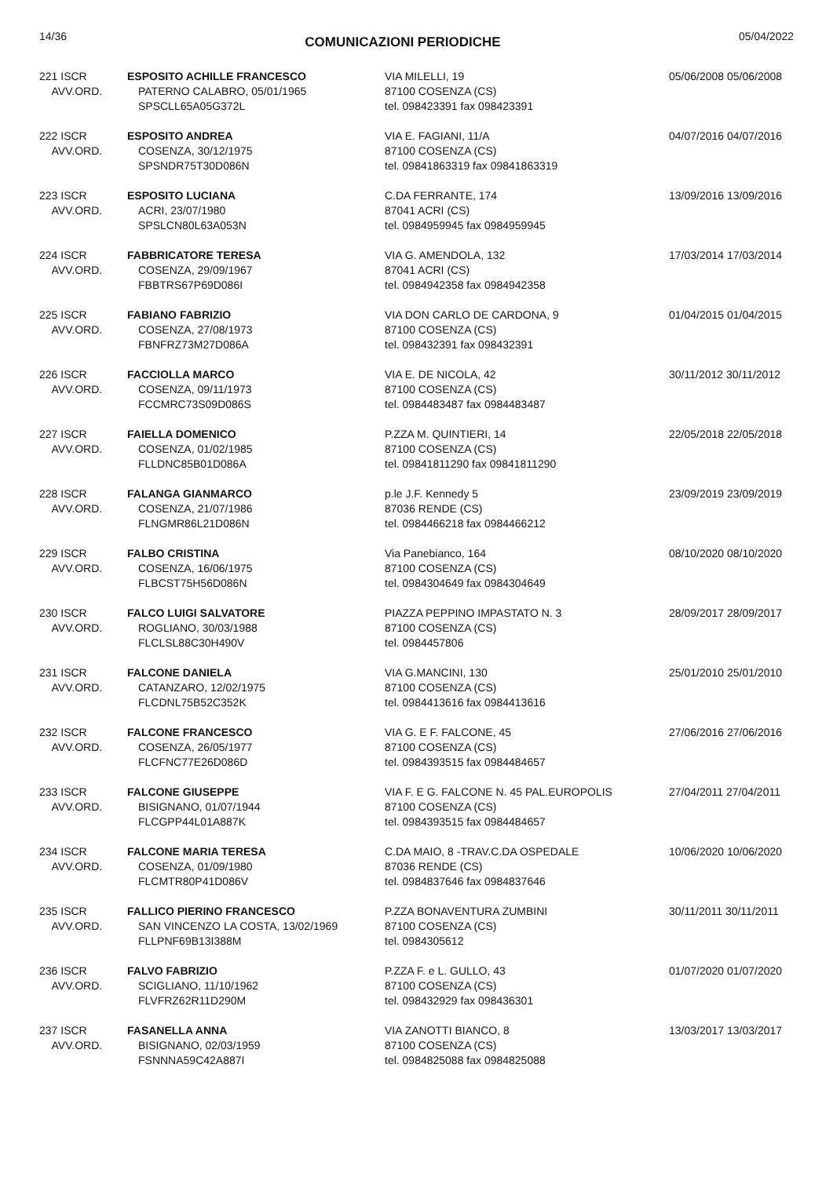14/36 COMUNICAZIONI PERIODICHE 05/04/2022
| 221 ISCR AVV.ORD. | ESPOSITO ACHILLE FRANCESCO PATERNO CALABRO, 05/01/1965 SPSCLL65A05G372L | VIA MILELLI, 19 87100 COSENZA (CS) tel. 098423391 fax 098423391 | 05/06/2008 05/06/2008 |
| 222 ISCR AVV.ORD. | ESPOSITO ANDREA COSENZA, 30/12/1975 SPSNDR75T30D086N | VIA E. FAGIANI, 11/A 87100 COSENZA (CS) tel. 09841863319 fax 09841863319 | 04/07/2016 04/07/2016 |
| 223 ISCR AVV.ORD. | ESPOSITO LUCIANA ACRI, 23/07/1980 SPSLCN80L63A053N | C.DA FERRANTE, 174 87041 ACRI (CS) tel. 0984959945 fax 0984959945 | 13/09/2016 13/09/2016 |
| 224 ISCR AVV.ORD. | FABBRICATORE TERESA COSENZA, 29/09/1967 FBBTRS67P69D086I | VIA G. AMENDOLA, 132 87041 ACRI (CS) tel. 0984942358 fax 0984942358 | 17/03/2014 17/03/2014 |
| 225 ISCR AVV.ORD. | FABIANO FABRIZIO COSENZA, 27/08/1973 FBNFRZ73M27D086A | VIA DON CARLO DE CARDONA, 9 87100 COSENZA (CS) tel. 098432391 fax 098432391 | 01/04/2015 01/04/2015 |
| 226 ISCR AVV.ORD. | FACCIOLLA MARCO COSENZA, 09/11/1973 FCCMRC73S09D086S | VIA E. DE NICOLA, 42 87100 COSENZA (CS) tel. 0984483487 fax 0984483487 | 30/11/2012 30/11/2012 |
| 227 ISCR AVV.ORD. | FAIELLA DOMENICO COSENZA, 01/02/1985 FLLDNC85B01D086A | P.ZZA M. QUINTIERI, 14 87100 COSENZA (CS) tel. 09841811290 fax 09841811290 | 22/05/2018 22/05/2018 |
| 228 ISCR AVV.ORD. | FALANGA GIANMARCO COSENZA, 21/07/1986 FLNGMR86L21D086N | p.le J.F. Kennedy 5 87036 RENDE (CS) tel. 0984466218 fax 0984466212 | 23/09/2019 23/09/2019 |
| 229 ISCR AVV.ORD. | FALBO CRISTINA COSENZA, 16/06/1975 FLBCST75H56D086N | Via Panebianco, 164 87100 COSENZA (CS) tel. 0984304649 fax 0984304649 | 08/10/2020 08/10/2020 |
| 230 ISCR AVV.ORD. | FALCO LUIGI SALVATORE ROGLIANO, 30/03/1988 FLCLSL88C30H490V | PIAZZA PEPPINO IMPASTATO N. 3 87100 COSENZA (CS) tel. 0984457806 | 28/09/2017 28/09/2017 |
| 231 ISCR AVV.ORD. | FALCONE DANIELA CATANZARO, 12/02/1975 FLCDNL75B52C352K | VIA G.MANCINI, 130 87100 COSENZA (CS) tel. 0984413616 fax 0984413616 | 25/01/2010 25/01/2010 |
| 232 ISCR AVV.ORD. | FALCONE FRANCESCO COSENZA, 26/05/1977 FLCFNC77E26D086D | VIA G. E F. FALCONE, 45 87100 COSENZA (CS) tel. 0984393515 fax 0984484657 | 27/06/2016 27/06/2016 |
| 233 ISCR AVV.ORD. | FALCONE GIUSEPPE BISIGNANO, 01/07/1944 FLCGPP44L01A887K | VIA F. E G. FALCONE N. 45 PAL.EUROPOLIS 87100 COSENZA (CS) tel. 0984393515 fax 0984484657 | 27/04/2011 27/04/2011 |
| 234 ISCR AVV.ORD. | FALCONE MARIA TERESA COSENZA, 01/09/1980 FLCMTR80P41D086V | C.DA MAIO, 8 -TRAV.C.DA OSPEDALE 87036 RENDE (CS) tel. 0984837646 fax 0984837646 | 10/06/2020 10/06/2020 |
| 235 ISCR AVV.ORD. | FALLICO PIERINO FRANCESCO SAN VINCENZO LA COSTA, 13/02/1969 FLLPNF69B13I388M | P.ZZA BONAVENTURA ZUMBINI 87100 COSENZA (CS) tel. 0984305612 | 30/11/2011 30/11/2011 |
| 236 ISCR AVV.ORD. | FALVO FABRIZIO SCIGLIANO, 11/10/1962 FLVFRZ62R11D290M | P.ZZA F. e L. GULLO, 43 87100 COSENZA (CS) tel. 098432929 fax 098436301 | 01/07/2020 01/07/2020 |
| 237 ISCR AVV.ORD. | FASANELLA ANNA BISIGNANO, 02/03/1959 FSNNNA59C42A887I | VIA ZANOTTI BIANCO, 8 87100 COSENZA (CS) tel. 0984825088 fax 0984825088 | 13/03/2017 13/03/2017 |